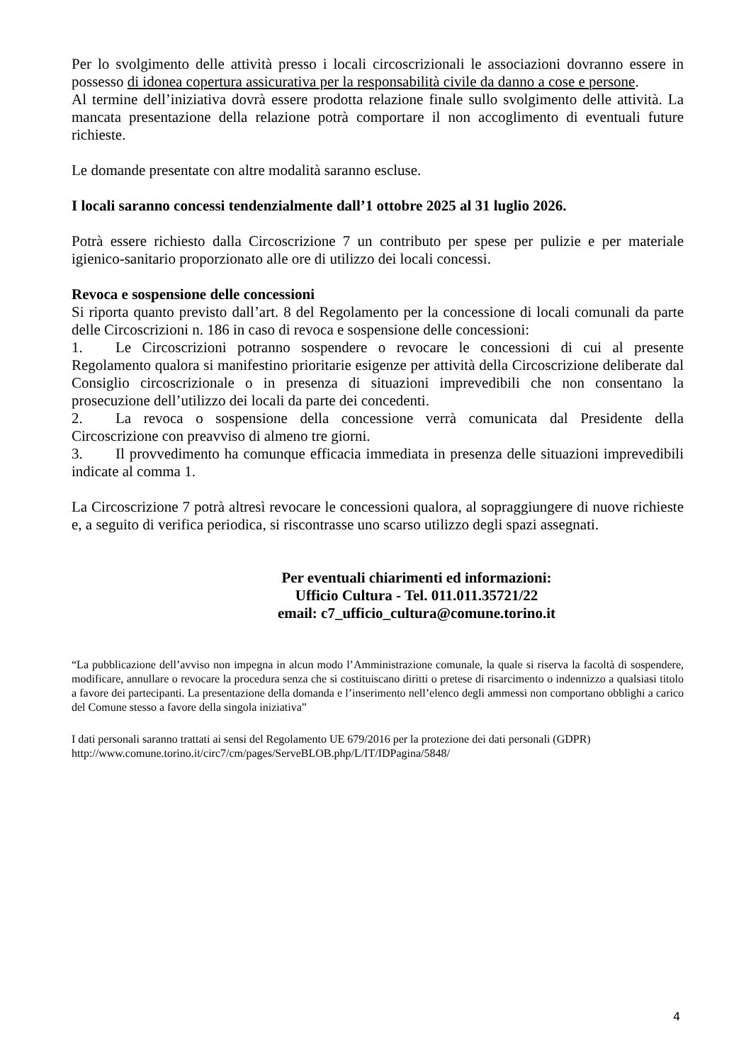Per lo svolgimento delle attività presso i locali circoscrizionali le associazioni dovranno essere in possesso di idonea copertura assicurativa per la responsabilità civile da danno a cose e persone.
Al termine dell’iniziativa dovrà essere prodotta relazione finale sullo svolgimento delle attività. La mancata presentazione della relazione potrà comportare il non accoglimento di eventuali future richieste.
Le domande presentate con altre modalità saranno escluse.
I locali saranno concessi tendenzialmente dall’1 ottobre 2025 al 31 luglio 2026.
Potrà essere richiesto dalla Circoscrizione 7 un contributo per spese per pulizie e per materiale igienico-sanitario proporzionato alle ore di utilizzo dei locali concessi.
Revoca e sospensione delle concessioni
Si riporta quanto previsto dall’art. 8 del Regolamento per la concessione di locali comunali da parte delle Circoscrizioni n. 186 in caso di revoca e sospensione delle concessioni:
1. Le Circoscrizioni potranno sospendere o revocare le concessioni di cui al presente Regolamento qualora si manifestino prioritarie esigenze per attività della Circoscrizione deliberate dal Consiglio circoscrizionale o in presenza di situazioni imprevedibili che non consentano la prosecuzione dell’utilizzo dei locali da parte dei concedenti.
2. La revoca o sospensione della concessione verrà comunicata dal Presidente della Circoscrizione con preavviso di almeno tre giorni.
3. Il provvedimento ha comunque efficacia immediata in presenza delle situazioni imprevedibili indicate al comma 1.
La Circoscrizione 7 potrà altresì revocare le concessioni qualora, al sopraggiungere di nuove richieste e, a seguito di verifica periodica, si riscontrasse uno scarso utilizzo degli spazi assegnati.
Per eventuali chiarimenti ed informazioni:
Ufficio Cultura - Tel. 011.011.35721/22
email: c7_ufficio_cultura@comune.torino.it
“La pubblicazione dell’avviso non impegna in alcun modo l’Amministrazione comunale, la quale si riserva la facoltà di sospendere, modificare, annullare o revocare la procedura senza che si costituiscano diritti o pretese di risarcimento o indennizzo a qualsiasi titolo a favore dei partecipanti. La presentazione della domanda e l’inserimento nell’elenco degli ammessi non comportano obblighi a carico del Comune stesso a favore della singola iniziativa”
I dati personali saranno trattati ai sensi del Regolamento UE 679/2016 per la protezione dei dati personali (GDPR)
http://www.comune.torino.it/circ7/cm/pages/ServeBLOB.php/L/IT/IDPagina/5848/
4